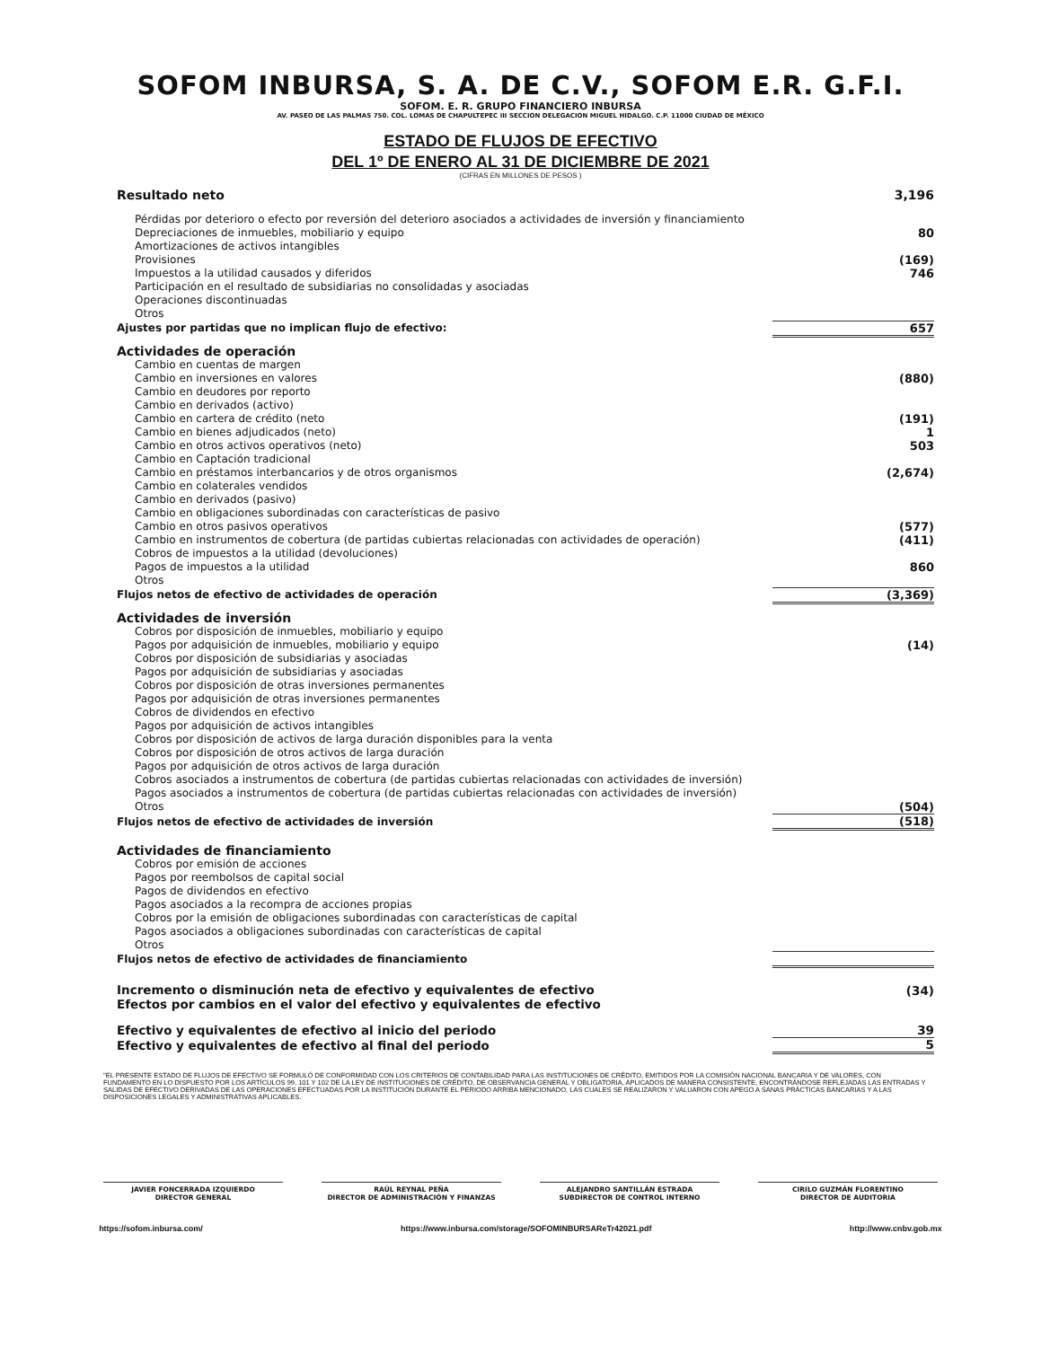SOFOM INBURSA, S. A. DE C.V., SOFOM E.R. G.F.I.
SOFOM. E. R. GRUPO FINANCIERO INBURSA
AV. PASEO DE LAS PALMAS 750. COL. LOMAS DE CHAPULTEPEC III SECCION DELEGACION MIGUEL HIDALGO. C.P. 11000 CIUDAD DE MÉXICO
ESTADO DE FLUJOS DE EFECTIVO
DEL 1º DE ENERO AL 31 DE DICIEMBRE DE 2021
(CIFRAS EN MILLONES DE PESOS )
| Resultado neto | 3,196 |
| Pérdidas por deterioro o efecto por reversión del deterioro asociados a actividades de inversión y financiamiento | |
| Depreciaciones de inmuebles, mobiliario y equipo | 80 |
| Amortizaciones de activos intangibles | |
| Provisiones | (169) |
| Impuestos a la utilidad causados y diferidos | 746 |
| Participación en el resultado de subsidiarias no consolidadas y asociadas | |
| Operaciones discontinuadas | |
| Otros | |
| Ajustes por partidas que no implican flujo de efectivo: | 657 |
| Actividades de operación | |
| Cambio en cuentas de margen | |
| Cambio en inversiones en valores | (880) |
| Cambio en deudores por reporto | |
| Cambio en derivados (activo) | |
| Cambio en cartera de crédito (neto | (191) |
| Cambio en bienes adjudicados (neto) | 1 |
| Cambio en otros activos operativos (neto) | 503 |
| Cambio en Captación tradicional | |
| Cambio en préstamos interbancarios y de otros organismos | (2,674) |
| Cambio en colaterales vendidos | |
| Cambio en derivados (pasivo) | |
| Cambio en obligaciones subordinadas con características de pasivo | |
| Cambio en otros pasivos operativos | (577) |
| Cambio en instrumentos de cobertura (de partidas cubiertas relacionadas con actividades de operación) | (411) |
| Cobros de impuestos a la utilidad (devoluciones) | |
| Pagos de impuestos a la utilidad | 860 |
| Otros | |
| Flujos netos de efectivo de actividades de operación | (3,369) |
| Actividades de inversión | |
| Cobros por disposición de inmuebles, mobiliario y equipo | |
| Pagos por adquisición de inmuebles, mobiliario y equipo | (14) |
| Cobros por disposición de subsidiarias y asociadas | |
| Pagos por adquisición de subsidiarias y asociadas | |
| Cobros por disposición de otras inversiones permanentes | |
| Pagos por adquisición de otras inversiones permanentes | |
| Cobros de dividendos en efectivo | |
| Pagos por adquisición de activos intangibles | |
| Cobros por disposición de activos de larga duración disponibles para la venta | |
| Cobros por disposición de otros activos de larga duración | |
| Pagos por adquisición de otros activos de larga duración | |
| Cobros asociados a instrumentos de cobertura (de partidas cubiertas relacionadas con actividades de inversión) | |
| Pagos asociados a instrumentos de cobertura (de partidas cubiertas relacionadas con actividades de inversión) | |
| Otros | (504) |
| Flujos netos de efectivo de actividades de inversión | (518) |
| Actividades de financiamiento | |
| Cobros por emisión de acciones | |
| Pagos por reembolsos de capital social | |
| Pagos de dividendos en efectivo | |
| Pagos asociados a la recompra de acciones propias | |
| Cobros por la emisión de obligaciones subordinadas con características de capital | |
| Pagos asociados a obligaciones subordinadas con características de capital | |
| Otros | |
| Flujos netos de efectivo de actividades de financiamiento | |
| Incremento o disminución neta de efectivo y equivalentes de efectivo | (34) |
| Efectos por cambios en el valor del efectivo y equivalentes de efectivo | |
| Efectivo y equivalentes de efectivo al inicio del periodo | 39 |
| Efectivo y equivalentes de efectivo al final del periodo | 5 |
"EL PRESENTE ESTADO DE FLUJOS DE EFECTIVO SE FORMULÓ DE CONFORMIDAD CON LOS CRITERIOS DE CONTABILIDAD PARA LAS INSTITUCIONES DE CRÉDITO, EMITIDOS POR LA COMISIÓN NACIONAL BANCARIA Y DE VALORES, CON FUNDAMENTO EN LO DISPUESTO POR LOS ARTÍCULOS 99, 101 Y 102 DE LA LEY DE INSTITUCIONES DE CRÉDITO, DE OBSERVANCIA GENERAL Y OBLIGATORIA, APLICADOS DE MANERA CONSISTENTE, ENCONTRÁNDOSE REFLEJADAS LAS ENTRADAS Y SALIDAS DE EFECTIVO DERIVADAS DE LAS OPERACIONES EFECTUADAS POR LA INSTITUCIÓN DURANTE EL PERIODO ARRIBA MENCIONADO, LAS CUALES SE REALIZARON Y VALUARON CON APEGO A SANAS PRÁCTICAS BANCARIAS Y A LAS DISPOSICIONES LEGALES Y ADMINISTRATIVAS APLICABLES.
JAVIER FONCERRADA IZQUIERDO
DIRECTOR GENERAL
RAÚL REYNAL PEÑA
DIRECTOR DE ADMINISTRACIÓN Y FINANZAS
ALEJANDRO SANTILLÁN ESTRADA
SUBDIRECTOR DE CONTROL INTERNO
CIRILO GUZMÁN FLORENTINO
DIRECTOR DE AUDITORIA
https://sofom.inbursa.com/ https://www.inbursa.com/storage/SOFOMINBURSAReTr42021.pdf http://www.cnbv.gob.mx